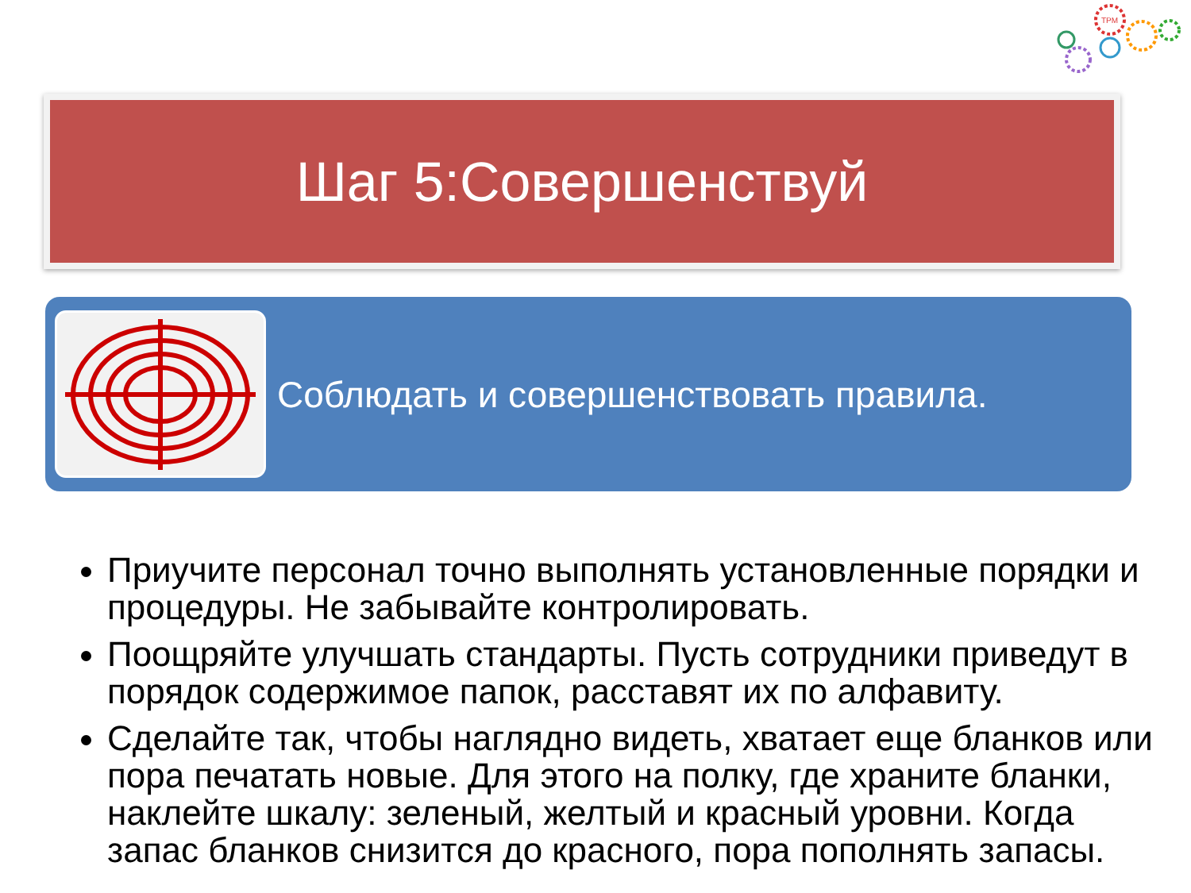TPM
Шаг 5:Совершенствуй
Соблюдать и совершенствовать правила.
Приучите персонал точно выполнять установленные порядки и процедуры. Не забывайте контролировать.
Поощряйте улучшать стандарты. Пусть сотрудники приведут в порядок содержимое папок, расставят их по алфавиту.
Сделайте так, чтобы наглядно видеть, хватает еще бланков или пора печатать новые. Для этого на полку, где храните бланки, наклейте шкалу: зеленый, желтый и красный уровни. Когда запас бланков снизится до красного, пора пополнять запасы.